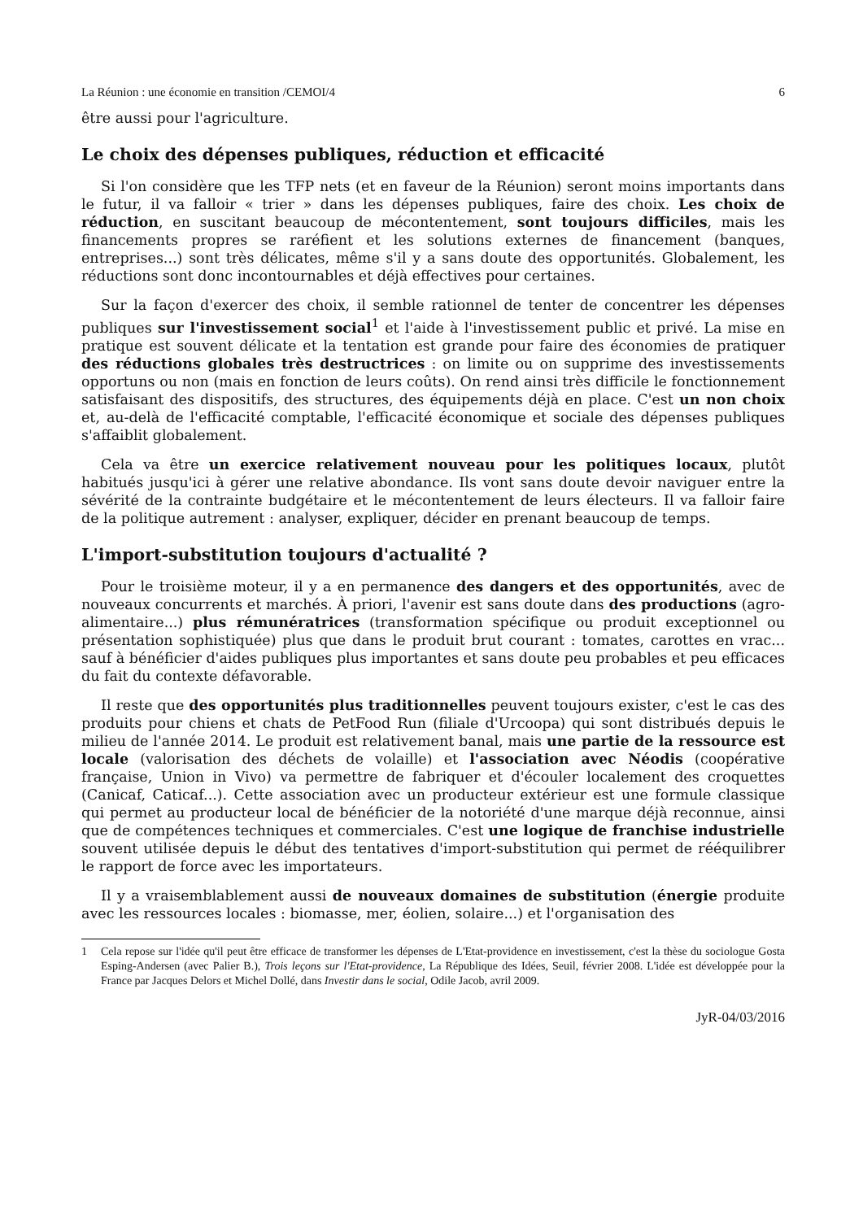La Réunion : une économie en transition /CEMOI/4 6
être aussi pour l'agriculture.
Le choix des dépenses publiques, réduction et efficacité
Si l'on considère que les TFP nets (et en faveur de la Réunion) seront moins importants dans le futur, il va falloir « trier » dans les dépenses publiques, faire des choix. Les choix de réduction, en suscitant beaucoup de mécontentement, sont toujours difficiles, mais les financements propres se raréfient et les solutions externes de financement (banques, entreprises...) sont très délicates, même s'il y a sans doute des opportunités. Globalement, les réductions sont donc incontournables et déjà effectives pour certaines.
Sur la façon d'exercer des choix, il semble rationnel de tenter de concentrer les dépenses publiques sur l'investissement social<sup>1</sup> et l'aide à l'investissement public et privé. La mise en pratique est souvent délicate et la tentation est grande pour faire des économies de pratiquer des réductions globales très destructrices : on limite ou on supprime des investissements opportuns ou non (mais en fonction de leurs coûts). On rend ainsi très difficile le fonctionnement satisfaisant des dispositifs, des structures, des équipements déjà en place. C'est un non choix et, au-delà de l'efficacité comptable, l'efficacité économique et sociale des dépenses publiques s'affaiblit globalement.
Cela va être un exercice relativement nouveau pour les politiques locaux, plutôt habitués jusqu'ici à gérer une relative abondance. Ils vont sans doute devoir naviguer entre la sévérité de la contrainte budgétaire et le mécontentement de leurs électeurs. Il va falloir faire de la politique autrement : analyser, expliquer, décider en prenant beaucoup de temps.
L'import-substitution toujours d'actualité ?
Pour le troisième moteur, il y a en permanence des dangers et des opportunités, avec de nouveaux concurrents et marchés. À priori, l'avenir est sans doute dans des productions (agro-alimentaire...) plus rémunératrices (transformation spécifique ou produit exceptionnel ou présentation sophistiquée) plus que dans le produit brut courant : tomates, carottes en vrac... sauf à bénéficier d'aides publiques plus importantes et sans doute peu probables et peu efficaces du fait du contexte défavorable.
Il reste que des opportunités plus traditionnelles peuvent toujours exister, c'est le cas des produits pour chiens et chats de PetFood Run (filiale d'Urcoopa) qui sont distribués depuis le milieu de l'année 2014. Le produit est relativement banal, mais une partie de la ressource est locale (valorisation des déchets de volaille) et l'association avec Néodis (coopérative française, Union in Vivo) va permettre de fabriquer et d'écouler localement des croquettes (Canicaf, Caticaf...). Cette association avec un producteur extérieur est une formule classique qui permet au producteur local de bénéficier de la notoriété d'une marque déjà reconnue, ainsi que de compétences techniques et commerciales. C'est une logique de franchise industrielle souvent utilisée depuis le début des tentatives d'import-substitution qui permet de rééquilibrer le rapport de force avec les importateurs.
Il y a vraisemblablement aussi de nouveaux domaines de substitution (énergie produite avec les ressources locales : biomasse, mer, éolien, solaire...) et l'organisation des
1 Cela repose sur l'idée qu'il peut être efficace de transformer les dépenses de L'Etat-providence en investissement, c'est la thèse du sociologue Gosta Esping-Andersen (avec Palier B.), Trois leçons sur l'Etat-providence, La République des Idées, Seuil, février 2008. L'idée est développée pour la France par Jacques Delors et Michel Dollé, dans Investir dans le social, Odile Jacob, avril 2009.
JyR-04/03/2016